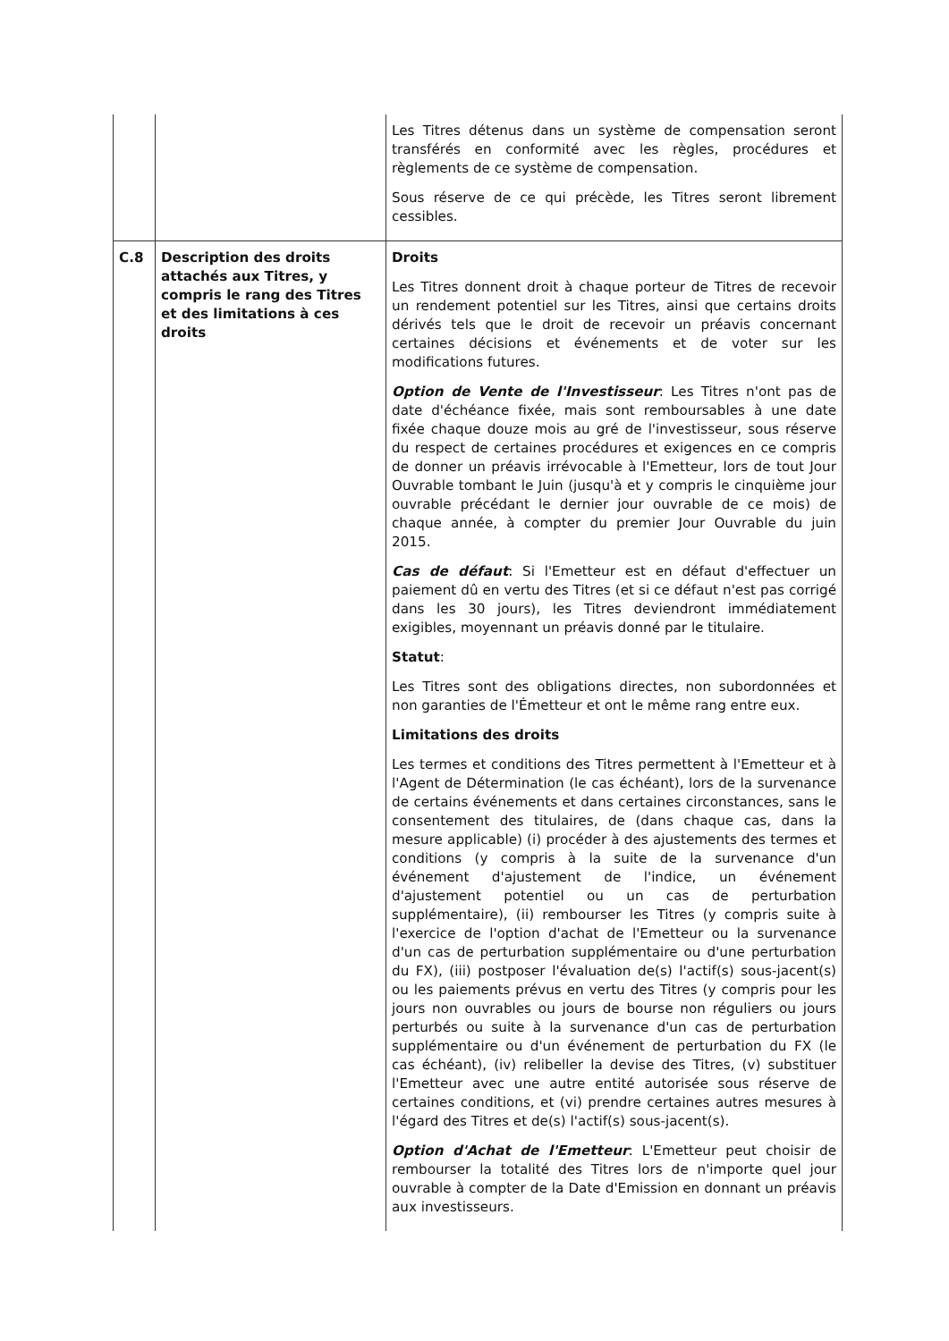| | | Les Titres détenus dans un système de compensation seront transférés en conformité avec les règles, procédures et règlements de ce système de compensation. Sous réserve de ce qui précède, les Titres seront librement cessibles. |
| C.8 | Description des droits attachés aux Titres, y compris le rang des Titres et des limitations à ces droits | Droits Les Titres donnent droit à chaque porteur de Titres de recevoir un rendement potentiel sur les Titres, ainsi que certains droits dérivés tels que le droit de recevoir un préavis concernant certaines décisions et événements et de voter sur les modifications futures. Option de Vente de l'Investisseur : Les Titres n'ont pas de date d'échéance fixée, mais sont remboursables à une date fixée chaque douze mois au gré de l'investisseur, sous réserve du respect de certaines procédures et exigences en ce compris de donner un préavis irrévocable à l'Emetteur, lors de tout Jour Ouvrable tombant le Juin (jusqu'à et y compris le cinquième jour ouvrable précédant le dernier jour ouvrable de ce mois) de chaque année, à compter du premier Jour Ouvrable du juin 2015. Cas de défaut : Si l'Emetteur est en défaut d'effectuer un paiement dû en vertu des Titres (et si ce défaut n'est pas corrigé dans les 30 jours), les Titres deviendront immédiatement exigibles, moyennant un préavis donné par le titulaire. Statut : Les Titres sont des obligations directes, non subordonnées et non garanties de l'Émetteur et ont le même rang entre eux. Limitations des droits Les termes et conditions des Titres permettent à l'Emetteur et à l'Agent de Détermination (le cas échéant), lors de la survenance de certains événements et dans certaines circonstances, sans le consentement des titulaires, de (dans chaque cas, dans la mesure applicable) (i) procéder à des ajustements des termes et conditions (y compris à la suite de la survenance d'un événement d'ajustement de l'indice, un événement d'ajustement potentiel ou un cas de perturbation supplémentaire), (ii) rembourser les Titres (y compris suite à l'exercice de l'option d'achat de l'Emetteur ou la survenance d'un cas de perturbation supplémentaire ou d'une perturbation du FX), (iii) postposer l'évaluation de(s) l'actif(s) sous-jacent(s) ou les paiements prévus en vertu des Titres (y compris pour les jours non ouvrables ou jours de bourse non réguliers ou jours perturbés ou suite à la survenance d'un cas de perturbation supplémentaire ou d'un événement de perturbation du FX (le cas échéant), (iv) relibeller la devise des Titres, (v) substituer l'Emetteur avec une autre entité autorisée sous réserve de certaines conditions, et (vi) prendre certaines autres mesures à l'égard des Titres et de(s) l'actif(s) sous-jacent(s). Option d'Achat de l'Emetteur : L'Emetteur peut choisir de rembourser la totalité des Titres lors de n'importe quel jour ouvrable à compter de la Date d'Emission en donnant un préavis aux investisseurs. |